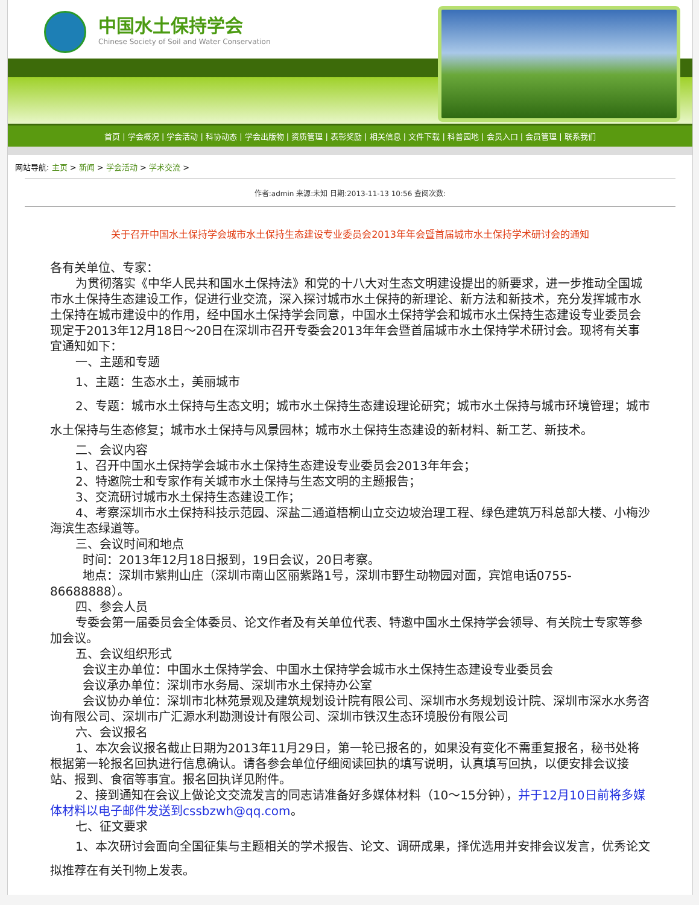中国水土保持学会
Chinese Society of Soil and Water Conservation
首页 | 学会概况 | 学会活动 | 科协动态 | 学会出版物 | 资质管理 | 表彰奖励 | 相关信息 | 文件下载 | 科普园地 | 会员入口 | 会员管理 | 联系我们
网站导航: 主页 > 新闻 > 学会活动 > 学术交流 >
作者:admin 来源:未知 日期:2013-11-13 10:56 查阅次数:
关于召开中国水土保持学会城市水土保持生态建设专业委员会2013年年会暨首届城市水土保持学术研讨会的通知
各有关单位、专家：
为贯彻落实《中华人民共和国水土保持法》和党的十八大对生态文明建设提出的新要求，进一步推动全国城市水土保持生态建设工作，促进行业交流，深入探讨城市水土保持的新理论、新方法和新技术，充分发挥城市水土保持在城市建设中的作用，经中国水土保持学会同意，中国水土保持学会和城市水土保持生态建设专业委员会现定于2013年12月18日～20日在深圳市召开专委会2013年年会暨首届城市水土保持学术研讨会。现将有关事宜通知如下：
一、主题和专题
1、主题：生态水土，美丽城市
2、专题：城市水土保持与生态文明；城市水土保持生态建设理论研究；城市水土保持与城市环境管理；城市水土保持与生态修复；城市水土保持与风景园林；城市水土保持生态建设的新材料、新工艺、新技术。
二、会议内容
1、召开中国水土保持学会城市水土保持生态建设专业委员会2013年年会；
2、特邀院士和专家作有关城市水土保持与生态文明的主题报告；
3、交流研讨城市水土保持生态建设工作；
4、考察深圳市水土保持科技示范园、深盐二通道梧桐山立交边坡治理工程、绿色建筑万科总部大楼、小梅沙海滨生态绿道等。
三、会议时间和地点
时间：2013年12月18日报到，19日会议，20日考察。
地点：深圳市紫荆山庄（深圳市南山区丽紫路1号，深圳市野生动物园对面，宾馆电话0755-86688888）。
四、参会人员
专委会第一届委员会全体委员、论文作者及有关单位代表、特邀中国水土保持学会领导、有关院士专家等参加会议。
五、会议组织形式
会议主办单位：中国水土保持学会、中国水土保持学会城市水土保持生态建设专业委员会
会议承办单位：深圳市水务局、深圳市水土保持办公室
会议协办单位：深圳市北林苑景观及建筑规划设计院有限公司、深圳市水务规划设计院、深圳市深水水务咨询有限公司、深圳市广汇源水利勘测设计有限公司、深圳市铁汉生态环境股份有限公司
六、会议报名
1、本次会议报名截止日期为2013年11月29日，第一轮已报名的，如果没有变化不需重复报名，秘书处将根据第一轮报名回执进行信息确认。请各参会单位仔细阅读回执的填写说明，认真填写回执，以便安排会议接站、报到、食宿等事宜。报名回执详见附件。
2、接到通知在会议上做论文交流发言的同志请准备好多媒体材料（10～15分钟），并于12月10日前将多媒体材料以电子邮件发送到cssbzwh@qq.com。
七、征文要求
1、本次研讨会面向全国征集与主题相关的学术报告、论文、调研成果，择优选用并安排会议发言，优秀论文拟推荐在有关刊物上发表。